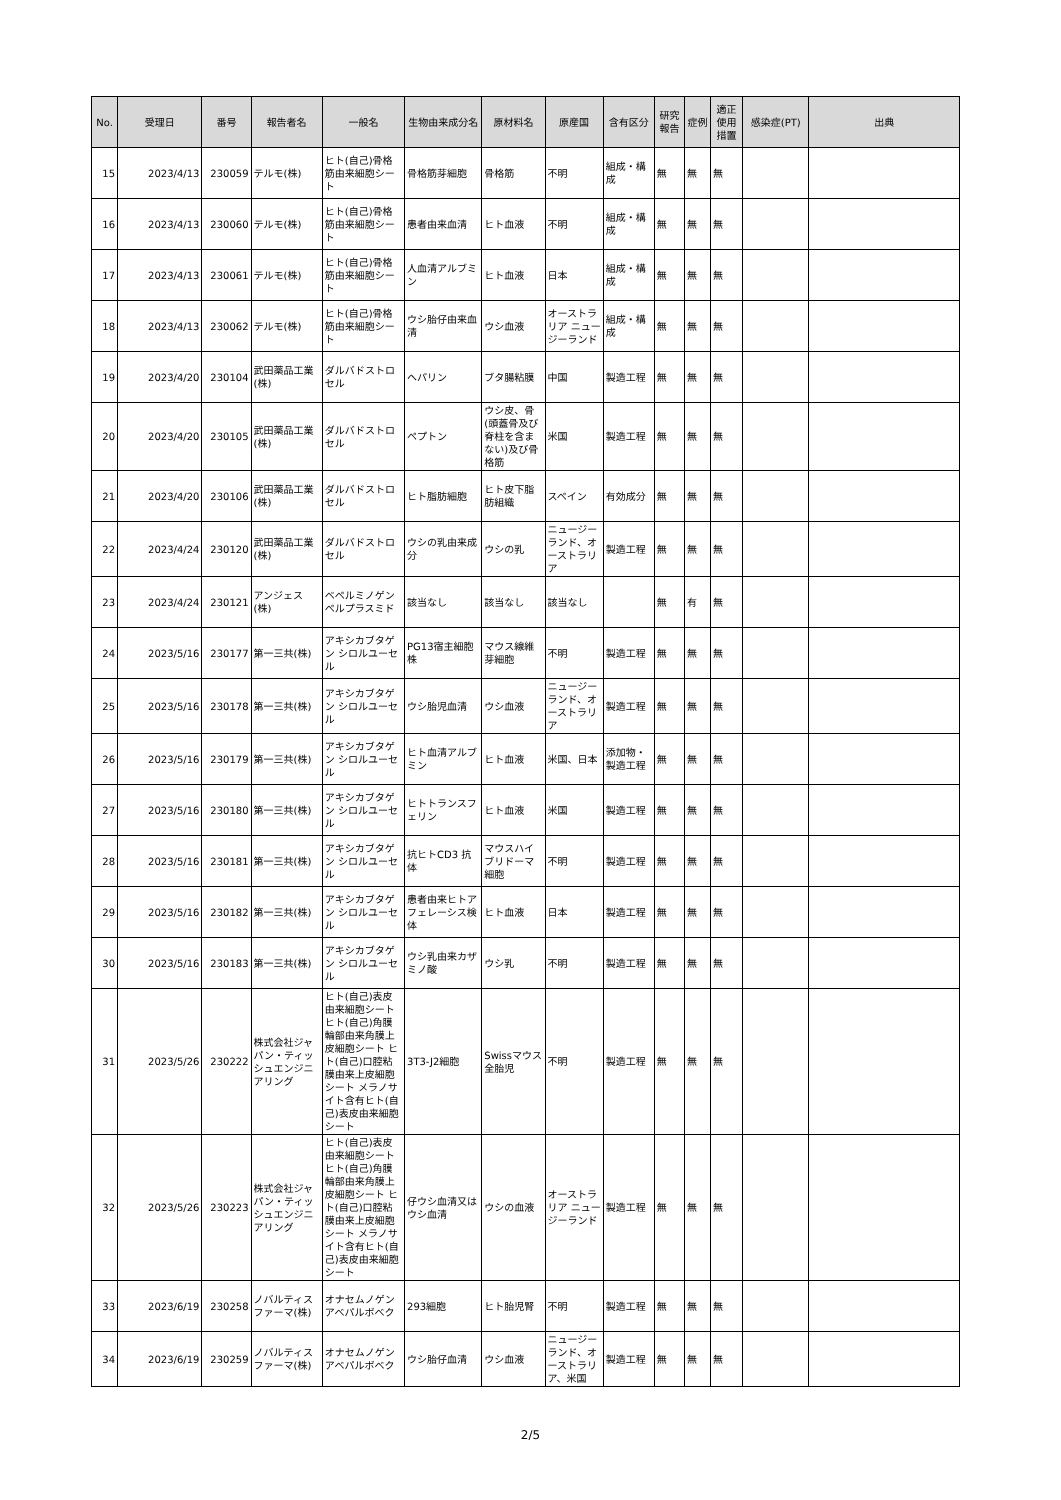| No. | 受理日 | 番号 | 報告者名 | 一般名 | 生物由来成分名 | 原材料名 | 原産国 | 含有区分 | 研究報告 | 症例 | 適正使用措置 | 感染症(PT) | 出典 |
| --- | --- | --- | --- | --- | --- | --- | --- | --- | --- | --- | --- | --- | --- |
| 15 | 2023/4/13 | 230059 | テルモ(株) | ヒト(自己)骨格筋由来細胞シート | 骨格筋芽細胞 | 骨格筋 | 不明 | 組成・構成 | 無 | 無 | 無 | | |
| 16 | 2023/4/13 | 230060 | テルモ(株) | ヒト(自己)骨格筋由来細胞シート | 患者由来血清 | ヒト血液 | 不明 | 組成・構成 | 無 | 無 | 無 | | |
| 17 | 2023/4/13 | 230061 | テルモ(株) | ヒト(自己)骨格筋由来細胞シート | 人血清アルブミン | ヒト血液 | 日本 | 組成・構成 | 無 | 無 | 無 | | |
| 18 | 2023/4/13 | 230062 | テルモ(株) | ヒト(自己)骨格筋由来細胞シート | ウシ胎仔由来血清 | ウシ血液 | オーストラリア ニュージーランド | 組成・構成 | 無 | 無 | 無 | | |
| 19 | 2023/4/20 | 230104 | 武田薬品工業(株) | ダルバドストロセル | ヘパリン | ブタ腸粘膜 | 中国 | 製造工程 | 無 | 無 | 無 | | |
| 20 | 2023/4/20 | 230105 | 武田薬品工業(株) | ダルバドストロセル | ペプトン | ウシ皮、骨(頭蓋骨及び脊柱を含まない)及び骨格筋 | 米国 | 製造工程 | 無 | 無 | 無 | | |
| 21 | 2023/4/20 | 230106 | 武田薬品工業(株) | ダルバドストロセル | ヒト脂肪細胞 | ヒト皮下脂肪組織 | スペイン | 有効成分 | 無 | 無 | 無 | | |
| 22 | 2023/4/24 | 230120 | 武田薬品工業(株) | ダルバドストロセル | ウシの乳由来成分 | ウシの乳 | ニュージーランド、オーストラリア | 製造工程 | 無 | 無 | 無 | | |
| 23 | 2023/4/24 | 230121 | アンジェス(株) | ベペルミノゲンペルプラスミド | 該当なし | 該当なし | 該当なし | | 無 | 有 | 無 | | |
| 24 | 2023/5/16 | 230177 | 第一三共(株) | アキシカブタゲン シロルユーセル | PG13宿主細胞株 | マウス線維芽細胞 | 不明 | 製造工程 | 無 | 無 | 無 | | |
| 25 | 2023/5/16 | 230178 | 第一三共(株) | アキシカブタゲン シロルユーセル | ウシ胎児血清 | ウシ血液 | ニュージーランド、オーストラリア | 製造工程 | 無 | 無 | 無 | | |
| 26 | 2023/5/16 | 230179 | 第一三共(株) | アキシカブタゲン シロルユーセル | ヒト血清アルブミン | ヒト血液 | 米国、日本 | 添加物・製造工程 | 無 | 無 | 無 | | |
| 27 | 2023/5/16 | 230180 | 第一三共(株) | アキシカブタゲン シロルユーセル | ヒトトランスフェリン | ヒト血液 | 米国 | 製造工程 | 無 | 無 | 無 | | |
| 28 | 2023/5/16 | 230181 | 第一三共(株) | アキシカブタゲン シロルユーセル | 抗ヒトCD3 抗体 | マウスハイブリドーマ細胞 | 不明 | 製造工程 | 無 | 無 | 無 | | |
| 29 | 2023/5/16 | 230182 | 第一三共(株) | アキシカブタゲン シロルユーセル | 患者由来ヒトアフェレーシス検体 | ヒト血液 | 日本 | 製造工程 | 無 | 無 | 無 | | |
| 30 | 2023/5/16 | 230183 | 第一三共(株) | アキシカブタゲン シロルユーセル | ウシ乳由来カザミノ酸 | ウシ乳 | 不明 | 製造工程 | 無 | 無 | 無 | | |
| 31 | 2023/5/26 | 230222 | 株式会社ジャパン・ティッシュエンジニアリング | ヒト(自己)表皮由来細胞シート ヒト(自己)角膜輪部由来角膜上皮細胞シート ヒト(自己)口腔粘膜由来上皮細胞シート メラノサイト含有ヒト(自己)表皮由来細胞シート | 3T3-J2細胞 | Swissマウス全胎児 | 不明 | 製造工程 | 無 | 無 | 無 | | |
| 32 | 2023/5/26 | 230223 | 株式会社ジャパン・ティッシュエンジニアリング | ヒト(自己)表皮由来細胞シート ヒト(自己)角膜輪部由来角膜上皮細胞シート ヒト(自己)口腔粘膜由来上皮細胞シート メラノサイト含有ヒト(自己)表皮由来細胞シート | 仔ウシ血清又はウシ血清 | ウシの血液 | オーストラリア ニュージーランド | 製造工程 | 無 | 無 | 無 | | |
| 33 | 2023/6/19 | 230258 | ノバルティスファーマ(株) | オナセムノゲン アベパルボベク | 293細胞 | ヒト胎児腎 | 不明 | 製造工程 | 無 | 無 | 無 | | |
| 34 | 2023/6/19 | 230259 | ノバルティスファーマ(株) | オナセムノゲン アベパルボベク | ウシ胎仔血清 | ウシ血液 | ニュージーランド、オーストラリア、米国 | 製造工程 | 無 | 無 | 無 | | |
2/5